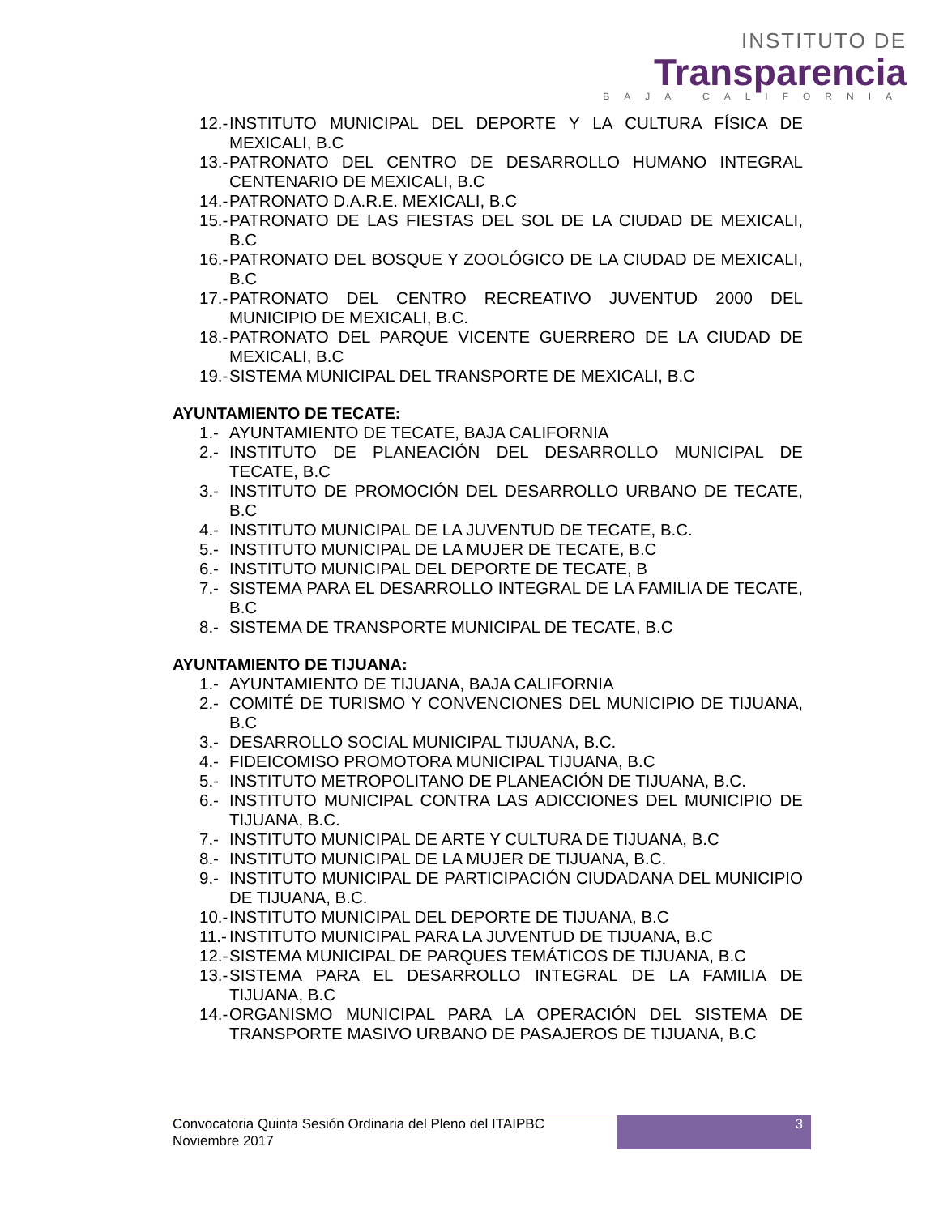INSTITUTO DE
Transparencia
BAJA CALIFORNIA
12.- INSTITUTO MUNICIPAL DEL DEPORTE Y LA CULTURA FÍSICA DE MEXICALI, B.C
13.- PATRONATO DEL CENTRO DE DESARROLLO HUMANO INTEGRAL CENTENARIO DE MEXICALI, B.C
14.- PATRONATO D.A.R.E. MEXICALI, B.C
15.- PATRONATO DE LAS FIESTAS DEL SOL DE LA CIUDAD DE MEXICALI, B.C
16.- PATRONATO DEL BOSQUE Y ZOOLÓGICO DE LA CIUDAD DE MEXICALI, B.C
17.- PATRONATO DEL CENTRO RECREATIVO JUVENTUD 2000 DEL MUNICIPIO DE MEXICALI, B.C.
18.- PATRONATO DEL PARQUE VICENTE GUERRERO DE LA CIUDAD DE MEXICALI, B.C
19.- SISTEMA MUNICIPAL DEL TRANSPORTE DE MEXICALI, B.C
AYUNTAMIENTO DE TECATE:
1.- AYUNTAMIENTO DE TECATE, BAJA CALIFORNIA
2.- INSTITUTO DE PLANEACIÓN DEL DESARROLLO MUNICIPAL DE TECATE, B.C
3.- INSTITUTO DE PROMOCIÓN DEL DESARROLLO URBANO DE TECATE, B.C
4.- INSTITUTO MUNICIPAL DE LA JUVENTUD DE TECATE, B.C.
5.- INSTITUTO MUNICIPAL DE LA MUJER DE TECATE, B.C
6.- INSTITUTO MUNICIPAL DEL DEPORTE DE TECATE, B
7.- SISTEMA PARA EL DESARROLLO INTEGRAL DE LA FAMILIA DE TECATE, B.C
8.- SISTEMA DE TRANSPORTE MUNICIPAL DE TECATE, B.C
AYUNTAMIENTO DE TIJUANA:
1.- AYUNTAMIENTO DE TIJUANA, BAJA CALIFORNIA
2.- COMITÉ DE TURISMO Y CONVENCIONES DEL MUNICIPIO DE TIJUANA, B.C
3.- DESARROLLO SOCIAL MUNICIPAL TIJUANA, B.C.
4.- FIDEICOMISO PROMOTORA MUNICIPAL TIJUANA, B.C
5.- INSTITUTO METROPOLITANO DE PLANEACIÓN DE TIJUANA, B.C.
6.- INSTITUTO MUNICIPAL CONTRA LAS ADICCIONES DEL MUNICIPIO DE TIJUANA, B.C.
7.- INSTITUTO MUNICIPAL DE ARTE Y CULTURA DE TIJUANA, B.C
8.- INSTITUTO MUNICIPAL DE LA MUJER DE TIJUANA, B.C.
9.- INSTITUTO MUNICIPAL DE PARTICIPACIÓN CIUDADANA DEL MUNICIPIO DE TIJUANA, B.C.
10.- INSTITUTO MUNICIPAL DEL DEPORTE DE TIJUANA, B.C
11.- INSTITUTO MUNICIPAL PARA LA JUVENTUD DE TIJUANA, B.C
12.- SISTEMA MUNICIPAL DE PARQUES TEMÁTICOS DE TIJUANA, B.C
13.- SISTEMA PARA EL DESARROLLO INTEGRAL DE LA FAMILIA DE TIJUANA, B.C
14.- ORGANISMO MUNICIPAL PARA LA OPERACIÓN DEL SISTEMA DE TRANSPORTE MASIVO URBANO DE PASAJEROS DE TIJUANA, B.C
Convocatoria Quinta Sesión Ordinaria del Pleno del ITAIPBC
Noviembre 2017
3